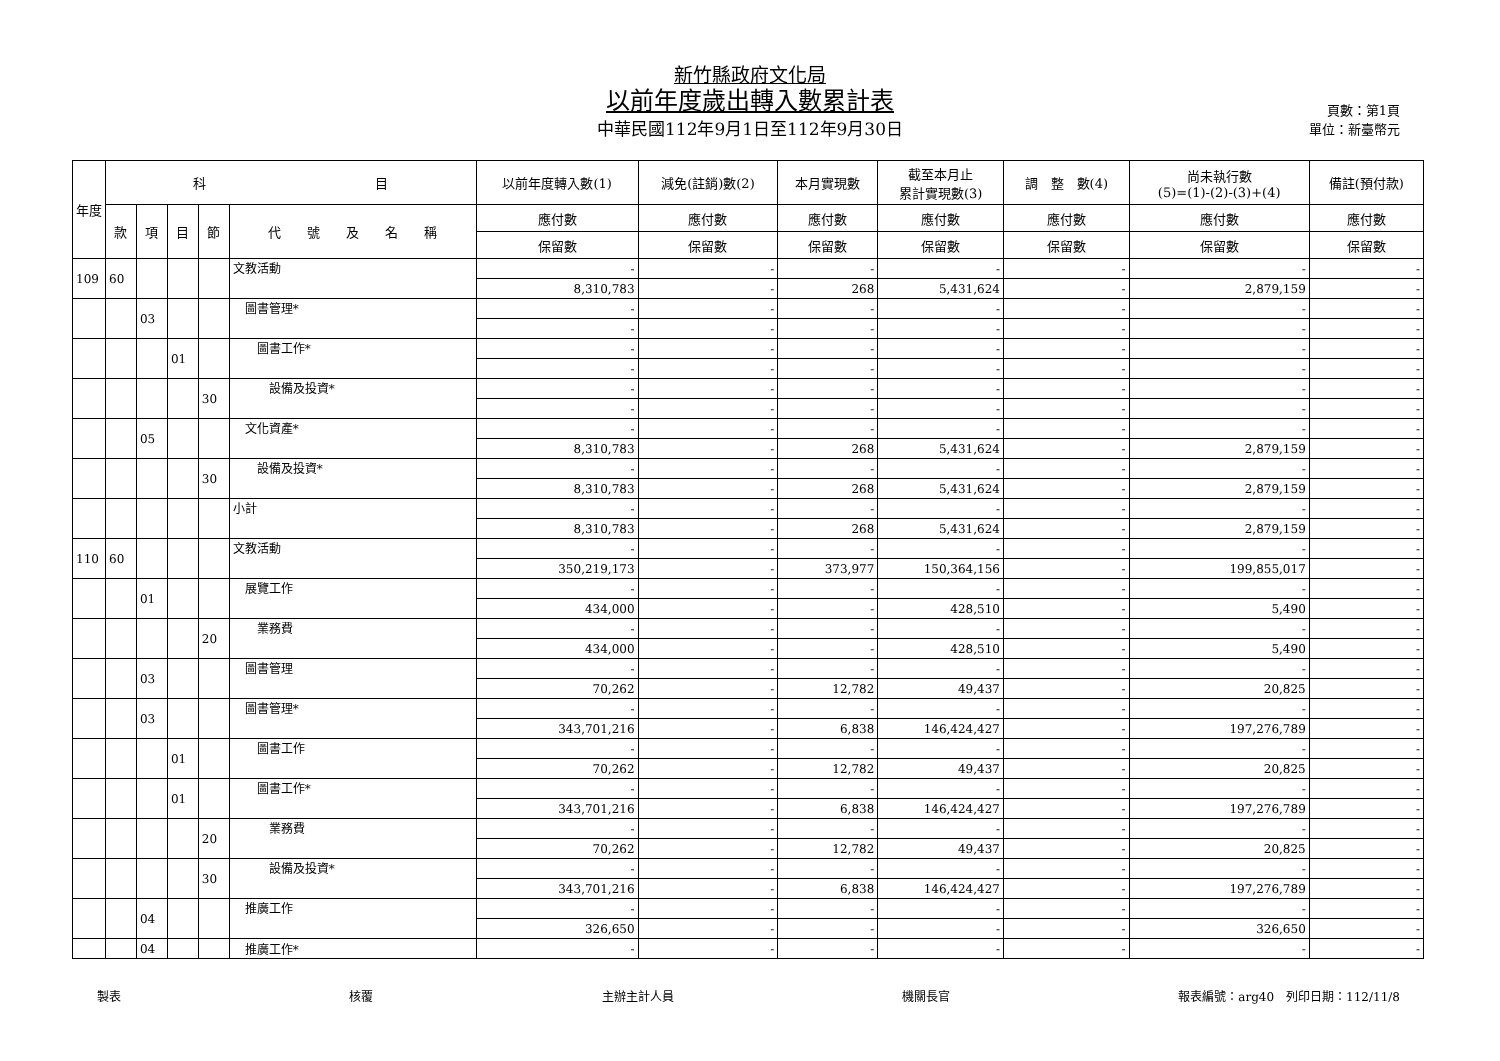新竹縣政府文化局
以前年度歲出轉入數累計表
中華民國112年9月1日至112年9月30日
頁數：第1頁
單位：新臺幣元
| 年度 | 科 目 | | | | | 以前年度轉入數(1) | 減免(註銷)數(2) | 本月實現數 | 截至本月止 累計實現數(3) | 調 整 數(4) | 尚未執行數 (5)=(1)-(2)-(3)+(4) | 備註(預付款) |
| --- | --- | --- | --- | --- | --- | --- | --- | --- | --- | --- | --- | --- |
| | 款 | 項 | 目 | 節 | 代 號 及 名 稱 | 應付數 | 應付數 | 應付數 | 應付數 | 應付數 | 應付數 | 應付數 |
| | | | | | | 保留數 | 保留數 | 保留數 | 保留數 | 保留數 | 保留數 | 保留數 |
| 109 | 60 | | | | 文教活動 | - | - | - | - | - | - | - |
| | | | | | | 8,310,783 | - | 268 | 5,431,624 | - | 2,879,159 | - |
| | | 03 | | | 圖書管理* | - | - | - | - | - | - | - |
| | | | | | | - | - | - | - | - | - | - |
| | | | 01 | | 圖書工作* | - | - | - | - | - | - | - |
| | | | | | | - | - | - | - | - | - | - |
| | | | | 30 | 設備及投資* | - | - | - | - | - | - | - |
| | | | | | | - | - | - | - | - | - | - |
| | | 05 | | | 文化資產* | - | - | - | - | - | - | - |
| | | | | | | 8,310,783 | - | 268 | 5,431,624 | - | 2,879,159 | - |
| | | | | 30 | 設備及投資* | - | - | - | - | - | - | - |
| | | | | | | 8,310,783 | - | 268 | 5,431,624 | - | 2,879,159 | - |
| | | | | | 小計 | - | - | - | - | - | - | - |
| | | | | | | 8,310,783 | - | 268 | 5,431,624 | - | 2,879,159 | - |
| 110 | 60 | | | | 文教活動 | - | - | - | - | - | - | - |
| | | | | | | 350,219,173 | - | 373,977 | 150,364,156 | - | 199,855,017 | - |
| | | 01 | | | 展覽工作 | - | - | - | - | - | - | - |
| | | | | | | 434,000 | - | - | 428,510 | - | 5,490 | - |
| | | | | 20 | 業務費 | - | - | - | - | - | - | - |
| | | | | | | 434,000 | - | - | 428,510 | - | 5,490 | - |
| | | 03 | | | 圖書管理 | - | - | - | - | - | - | - |
| | | | | | | 70,262 | - | 12,782 | 49,437 | - | 20,825 | - |
| | | 03 | | | 圖書管理* | - | - | - | - | - | - | - |
| | | | | | | 343,701,216 | - | 6,838 | 146,424,427 | - | 197,276,789 | - |
| | | | 01 | | 圖書工作 | - | - | - | - | - | - | - |
| | | | | | | 70,262 | - | 12,782 | 49,437 | - | 20,825 | - |
| | | | 01 | | 圖書工作* | - | - | - | - | - | - | - |
| | | | | | | 343,701,216 | - | 6,838 | 146,424,427 | - | 197,276,789 | - |
| | | | | 20 | 業務費 | - | - | - | - | - | - | - |
| | | | | | | 70,262 | - | 12,782 | 49,437 | - | 20,825 | - |
| | | | | 30 | 設備及投資* | - | - | - | - | - | - | - |
| | | | | | | 343,701,216 | - | 6,838 | 146,424,427 | - | 197,276,789 | - |
| | | 04 | | | 推廣工作 | - | - | - | - | - | - | - |
| | | | | | | 326,650 | - | - | - | - | 326,650 | - |
| | | 04 | | | 推廣工作* | - | - | - | - | - | - | - |
製表 核覆 主辦主計人員 機關長官 報表編號：arg40　列印日期：112/11/8